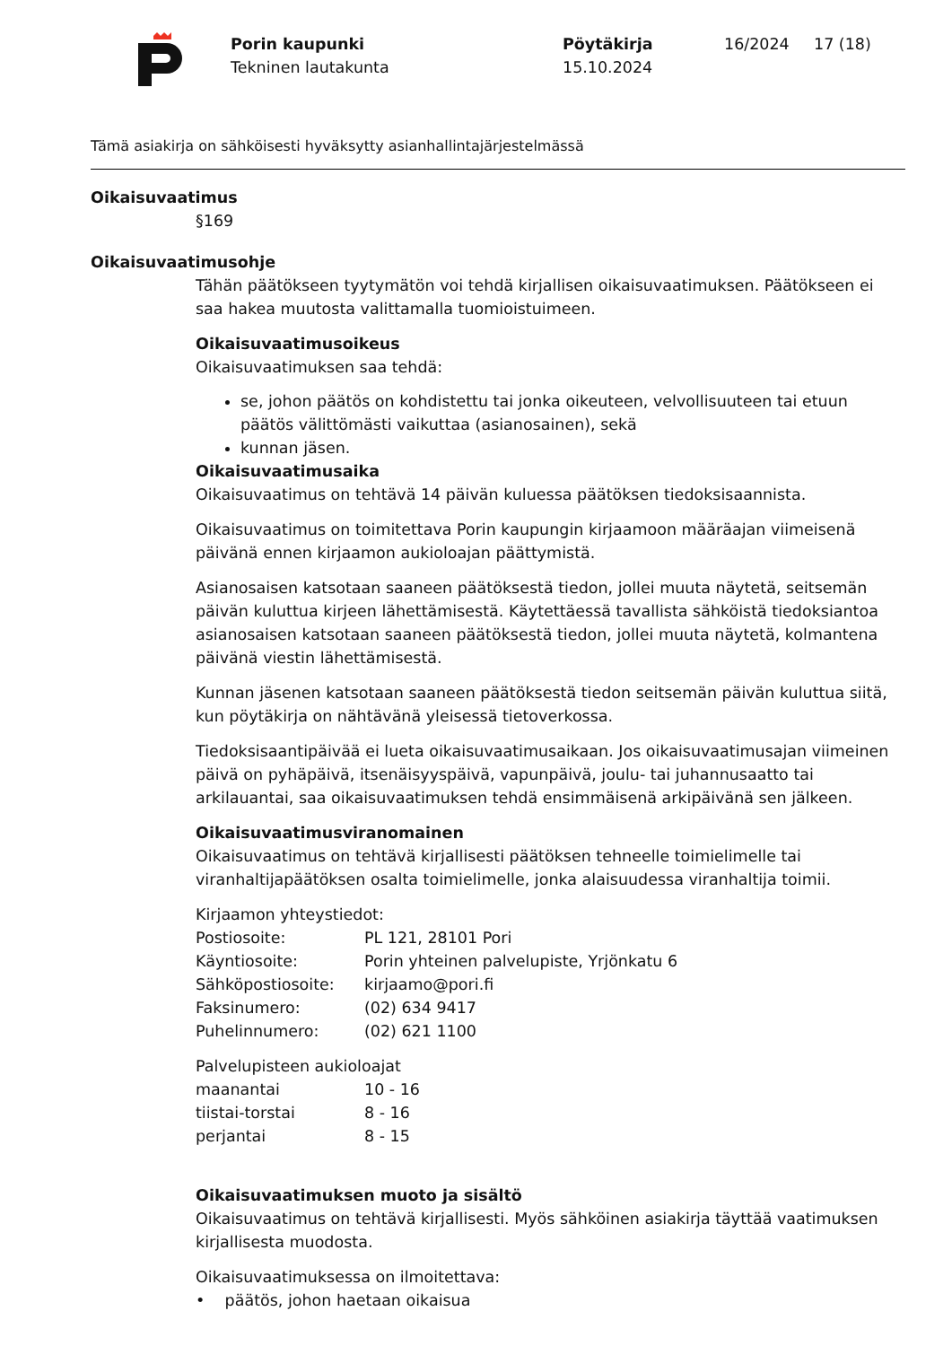Porin kaupunki
Tekninen lautakunta
Pöytäkirja
15.10.2024
16/2024 17 (18)
Tämä asiakirja on sähköisesti hyväksytty asianhallintajärjestelmässä
Oikaisuvaatimus
§169
Oikaisuvaatimusohje
Tähän päätökseen tyytymätön voi tehdä kirjallisen oikaisuvaatimuksen. Päätökseen ei saa hakea muutosta valittamalla tuomioistuimeen.
Oikaisuvaatimusoikeus
Oikaisuvaatimuksen saa tehdä:
se, johon päätös on kohdistettu tai jonka oikeuteen, velvollisuuteen tai etuun päätös välittömästi vaikuttaa (asianosainen), sekä
kunnan jäsen.
Oikaisuvaatimusaika
Oikaisuvaatimus on tehtävä 14 päivän kuluessa päätöksen tiedoksisaannista.
Oikaisuvaatimus on toimitettava Porin kaupungin kirjaamoon määräajan viimeisenä päivänä ennen kirjaamon aukioloajan päättymistä.
Asianosaisen katsotaan saaneen päätöksestä tiedon, jollei muuta näytetä, seitsemän päivän kuluttua kirjeen lähettämisestä. Käytettäessä tavallista sähköistä tiedoksiantoa asianosaisen katsotaan saaneen päätöksestä tiedon, jollei muuta näytetä, kolmantena päivänä viestin lähettämisestä.
Kunnan jäsenen katsotaan saaneen päätöksestä tiedon seitsemän päivän kuluttua siitä, kun pöytäkirja on nähtävänä yleisessä tietoverkossa.
Tiedoksisaantipäivää ei lueta oikaisuvaatimusaikaan. Jos oikaisuvaatimusajan viimeinen päivä on pyhäpäivä, itsenäisyyspäivä, vapunpäivä, joulu- tai juhannusaatto tai arkilauantai, saa oikaisuvaatimuksen tehdä ensimmäisenä arkipäivänä sen jälkeen.
Oikaisuvaatimusviranomainen
Oikaisuvaatimus on tehtävä kirjallisesti päätöksen tehneelle toimielimelle tai viranhaltijapäätöksen osalta toimielimelle, jonka alaisuudessa viranhaltija toimii.
Kirjaamon yhteystiedot:
Postiosoite: PL 121, 28101 Pori
Käyntiosoite: Porin yhteinen palvelupiste, Yrjönkatu 6
Sähköpostiosoite: kirjaamo@pori.fi
Faksinumero: (02) 634 9417
Puhelinnumero: (02) 621 1100
Palvelupisteen aukioloajat
maanantai 10 - 16
tiistai-torstai 8 - 16
perjantai 8 - 15
Oikaisuvaatimuksen muoto ja sisältö
Oikaisuvaatimus on tehtävä kirjallisesti. Myös sähköinen asiakirja täyttää vaatimuksen kirjallisesta muodosta.
Oikaisuvaatimuksessa on ilmoitettava:
• päätös, johon haetaan oikaisua